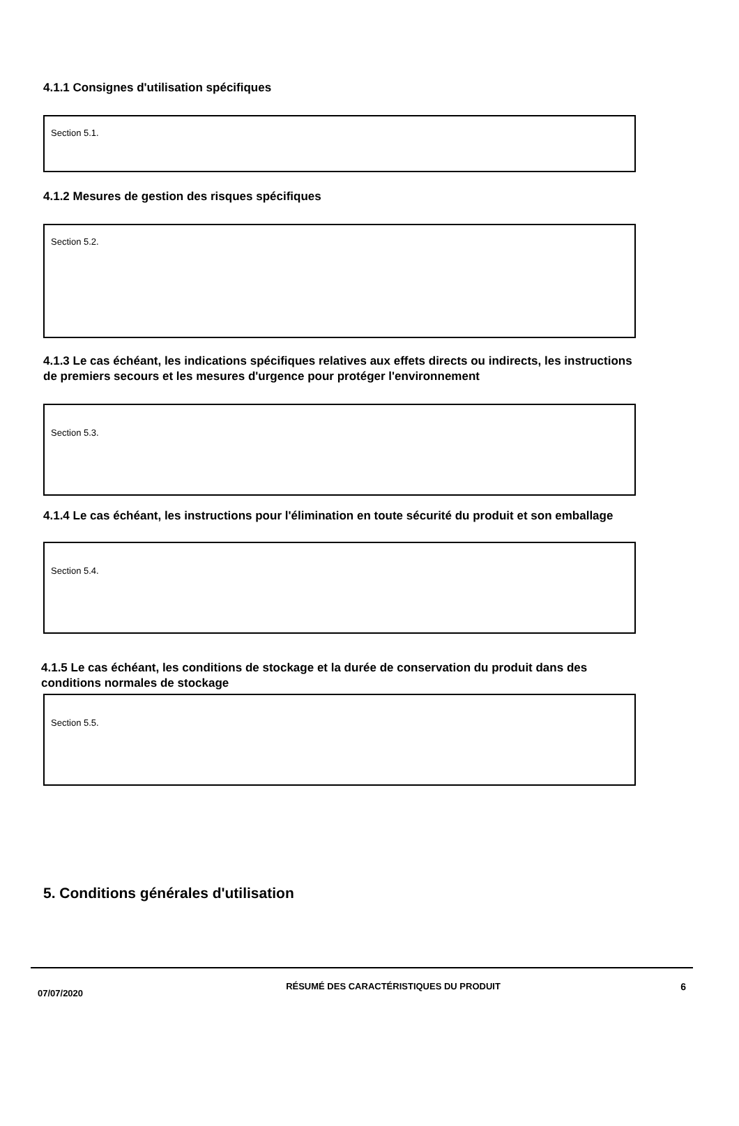4.1.1 Consignes d'utilisation spécifiques
Section 5.1.
4.1.2 Mesures de gestion des risques spécifiques
Section 5.2.
4.1.3 Le cas échéant, les indications spécifiques relatives aux effets directs ou indirects, les instructions de premiers secours et les mesures d'urgence pour protéger l'environnement
Section 5.3.
4.1.4 Le cas échéant, les instructions pour l'élimination en toute sécurité du produit et son emballage
Section 5.4.
4.1.5 Le cas échéant, les conditions de stockage et la durée de conservation du produit dans des conditions normales de stockage
Section 5.5.
5. Conditions générales d'utilisation
07/07/2020
RÉSUMÉ DES CARACTÉRISTIQUES DU PRODUIT 6